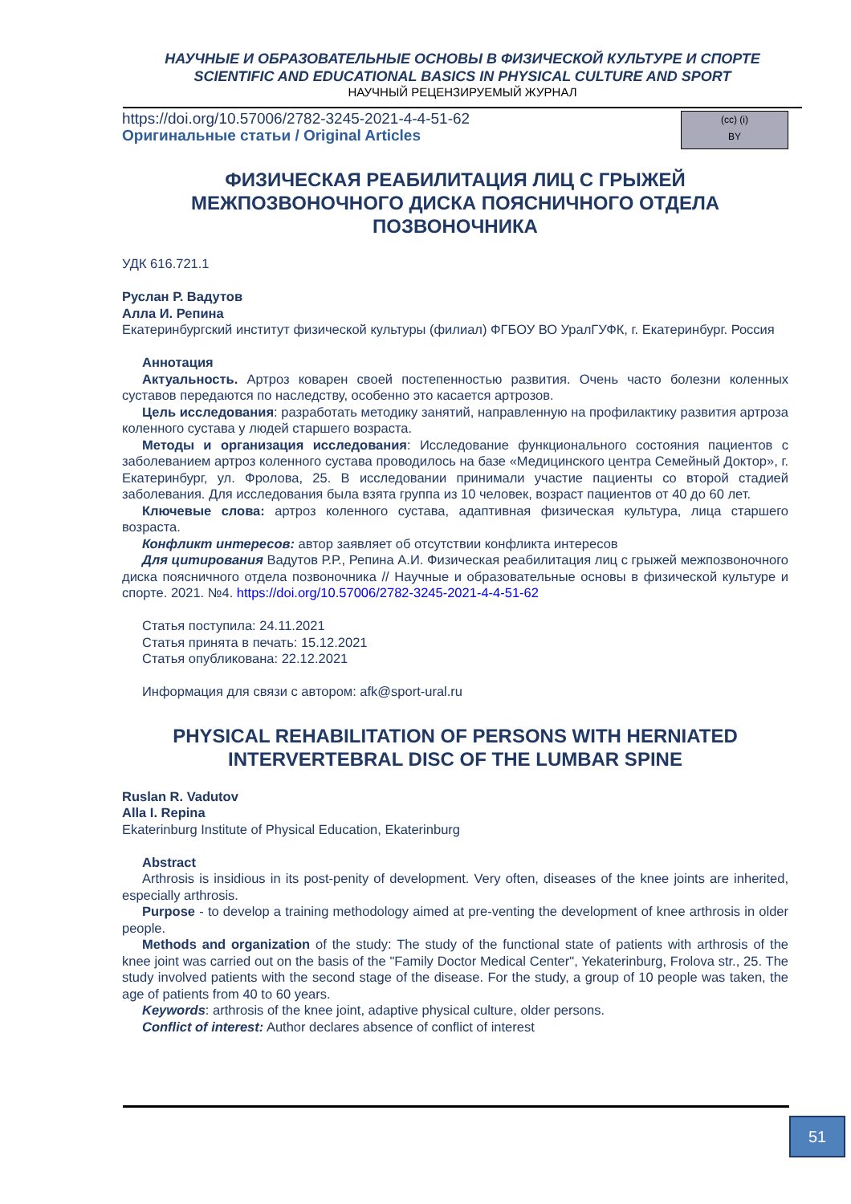НАУЧНЫЕ И ОБРАЗОВАТЕЛЬНЫЕ ОСНОВЫ В ФИЗИЧЕСКОЙ КУЛЬТУРЕ И СПОРТЕ
SCIENTIFIC AND EDUCATIONAL BASICS IN PHYSICAL CULTURE AND SPORT
НАУЧНЫЙ РЕЦЕНЗИРУЕМЫЙ ЖУРНАЛ
(cc) (i)
BY
https://doi.org/10.57006/2782-3245-2021-4-4-51-62
Оригинальные статьи / Original Articles
ФИЗИЧЕСКАЯ РЕАБИЛИТАЦИЯ ЛИЦ С ГРЫЖЕЙ МЕЖПОЗВОНОЧНОГО ДИСКА ПОЯСНИЧНОГО ОТДЕЛА ПОЗВОНОЧНИКА
УДК 616.721.1
Руслан Р. Вадутов
Алла И. Репина
Екатеринбургский институт физической культуры (филиал) ФГБОУ ВО УралГУФК, г. Екатеринбург. Россия
Аннотация
Актуальность. Артроз коварен своей постепенностью развития. Очень часто болезни коленных суставов передаются по наследству, особенно это касается артрозов.
Цель исследования: разработать методику занятий, направленную на профилактику развития артроза коленного сустава у людей старшего возраста.
Методы и организация исследования: Исследование функционального состояния пациентов с заболеванием артроз коленного сустава проводилось на базе «Медицинского центра Семейный Доктор», г. Екатеринбург, ул. Фролова, 25. В исследовании принимали участие пациенты со второй стадией заболевания. Для исследования была взята группа из 10 человек, возраст пациентов от 40 до 60 лет.
Ключевые слова: артроз коленного сустава, адаптивная физическая культура, лица старшего возраста.
Конфликт интересов: автор заявляет об отсутствии конфликта интересов
Для цитирования Вадутов Р.Р., Репина А.И. Физическая реабилитация лиц с грыжей межпозвоночного диска поясничного отдела позвоночника // Научные и образовательные основы в физической культуре и спорте. 2021. №4. https://doi.org/10.57006/2782-3245-2021-4-4-51-62
Статья поступила: 24.11.2021
Статья принята в печать: 15.12.2021
Статья опубликована: 22.12.2021
Информация для связи с автором: afk@sport-ural.ru
PHYSICAL REHABILITATION OF PERSONS WITH HERNIATED INTERVERTEBRAL DISC OF THE LUMBAR SPINE
Ruslan R. Vadutov
Alla I. Repina
Ekaterinburg Institute of Physical Education, Ekaterinburg
Abstract
Arthrosis is insidious in its post-penity of development. Very often, diseases of the knee joints are inherited, especially arthrosis.
Purpose - to develop a training methodology aimed at pre-venting the development of knee arthrosis in older people.
Methods and organization of the study: The study of the functional state of patients with arthrosis of the knee joint was carried out on the basis of the "Family Doctor Medical Center", Yekaterinburg, Frolova str., 25. The study involved patients with the second stage of the disease. For the study, a group of 10 people was taken, the age of patients from 40 to 60 years.
Keywords: arthrosis of the knee joint, adaptive physical culture, older persons.
Conflict of interest: Author declares absence of conflict of interest
51